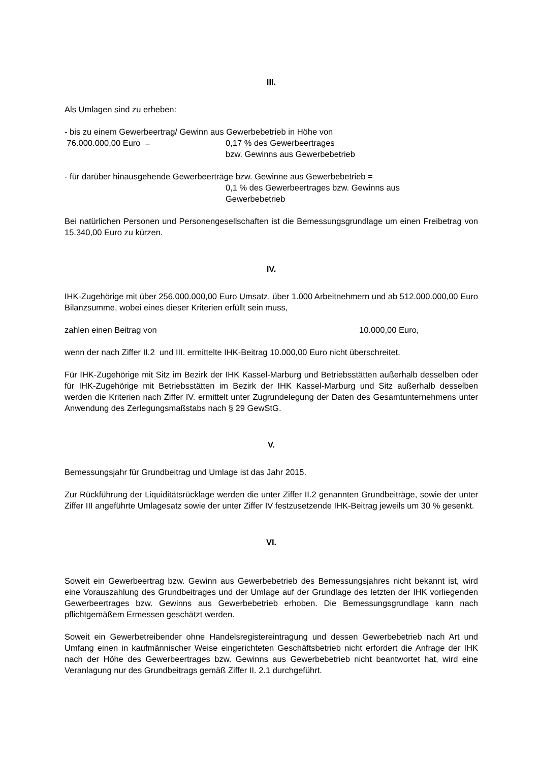III.
Als Umlagen sind zu erheben:
- bis zu einem Gewerbeertrag/ Gewinn aus Gewerbebetrieb in Höhe von
76.000.000,00 Euro = 0,17 % des Gewerbeertrages
bzw. Gewinns aus Gewerbebetrieb
- für darüber hinausgehende Gewerbeerträge bzw. Gewinne aus Gewerbebetrieb =
0,1 % des Gewerbeertrages bzw. Gewinns aus
Gewerbebetrieb
Bei natürlichen Personen und Personengesellschaften ist die Bemessungsgrundlage um einen Freibetrag von 15.340,00 Euro zu kürzen.
IV.
IHK-Zugehörige mit über 256.000.000,00 Euro Umsatz, über 1.000 Arbeitnehmern und ab 512.000.000,00 Euro Bilanzsumme, wobei eines dieser Kriterien erfüllt sein muss,
zahlen einen Beitrag von 10.000,00 Euro,
wenn der nach Ziffer II.2 und III. ermittelte IHK-Beitrag 10.000,00 Euro nicht überschreitet.
Für IHK-Zugehörige mit Sitz im Bezirk der IHK Kassel-Marburg und Betriebsstätten außerhalb desselben oder für IHK-Zugehörige mit Betriebsstätten im Bezirk der IHK Kassel-Marburg und Sitz außerhalb desselben werden die Kriterien nach Ziffer IV. ermittelt unter Zugrundelegung der Daten des Gesamtunternehmens unter Anwendung des Zerlegungsmaßstabs nach § 29 GewStG.
V.
Bemessungsjahr für Grundbeitrag und Umlage ist das Jahr 2015.
Zur Rückführung der Liquiditätsrücklage werden die unter Ziffer II.2 genannten Grundbeiträge, sowie der unter Ziffer III angeführte Umlagesatz sowie der unter Ziffer IV festzusetzende IHK-Beitrag jeweils um 30 % gesenkt.
VI.
Soweit ein Gewerbeertrag bzw. Gewinn aus Gewerbebetrieb des Bemessungsjahres nicht bekannt ist, wird eine Vorauszahlung des Grundbeitrages und der Umlage auf der Grundlage des letzten der IHK vorliegenden Gewerbeertrages bzw. Gewinns aus Gewerbebetrieb erhoben. Die Bemessungsgrundlage kann nach pflichtgemäßem Ermessen geschätzt werden.
Soweit ein Gewerbetreibender ohne Handelsregistereintragung und dessen Gewerbebetrieb nach Art und Umfang einen in kaufmännischer Weise eingerichteten Geschäftsbetrieb nicht erfordert die Anfrage der IHK nach der Höhe des Gewerbeertrages bzw. Gewinns aus Gewerbebetrieb nicht beantwortet hat, wird eine Veranlagung nur des Grundbeitrags gemäß Ziffer II. 2.1 durchgeführt.